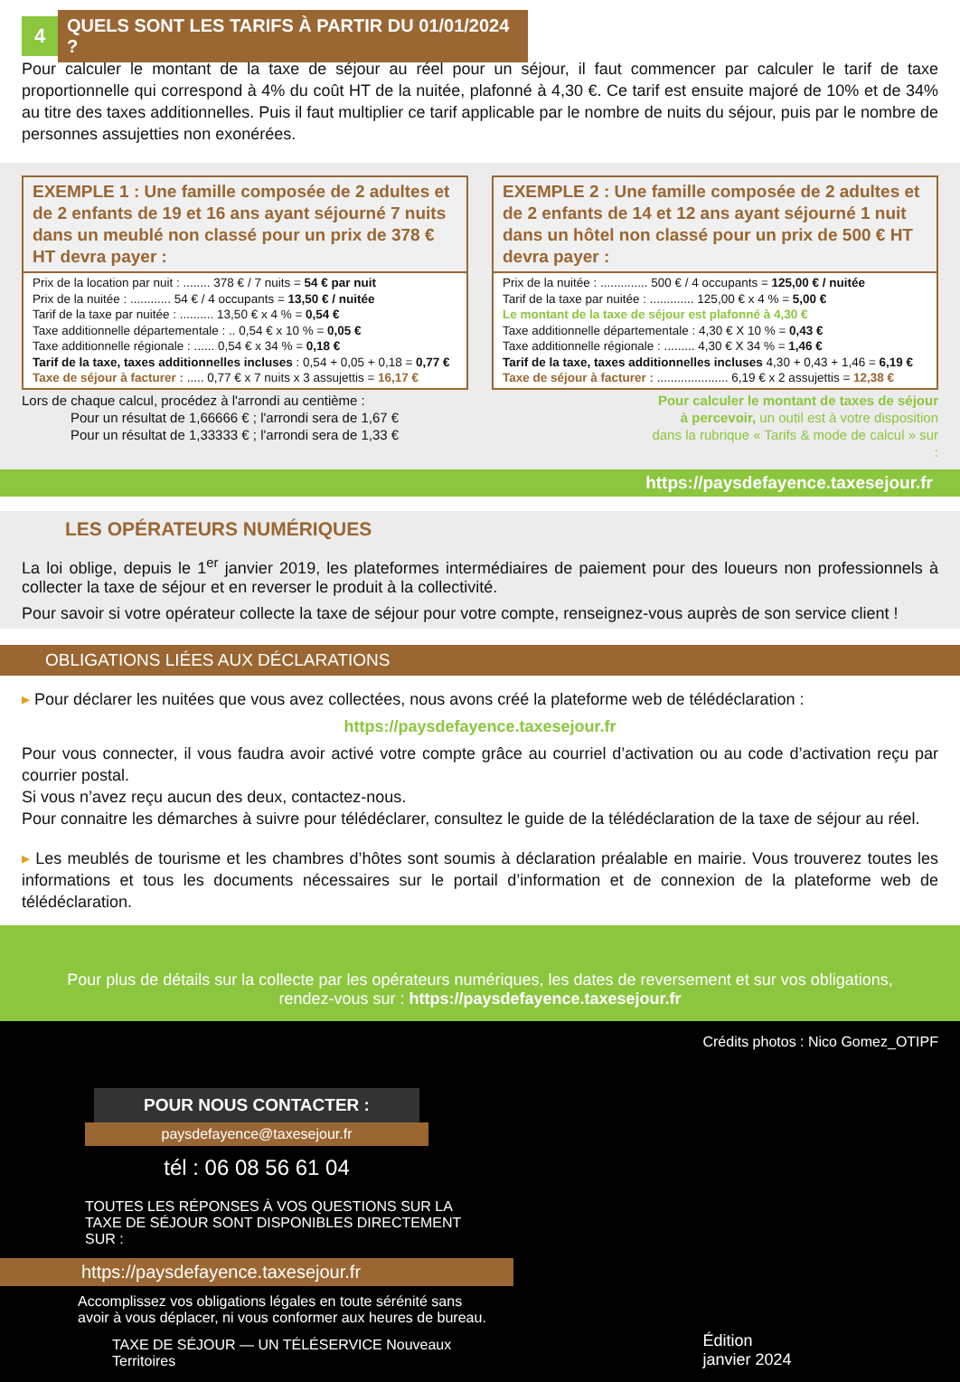4 QUELS SONT LES TARIFS À PARTIR DU 01/01/2024 ?
Pour calculer le montant de la taxe de séjour au réel pour un séjour, il faut commencer par calculer le tarif de taxe proportionnelle qui correspond à 4% du coût HT de la nuitée, plafonné à 4,30 €. Ce tarif est ensuite majoré de 10% et de 34% au titre des taxes additionnelles. Puis il faut multiplier ce tarif applicable par le nombre de nuits du séjour, puis par le nombre de personnes assujetties non exonérées.
EXEMPLE 1 : Une famille composée de 2 adultes et de 2 enfants de 19 et 16 ans ayant séjourné 7 nuits dans un meublé non classé pour un prix de 378 € HT devra payer :
Prix de la location par nuit : ........ 378 € / 7 nuits = 54 € par nuit
Prix de la nuitée : ............ 54 € / 4 occupants = 13,50 € / nuitée
Tarif de la taxe par nuitée : .......... 13,50 € x 4 % = 0,54 €
Taxe additionnelle départementale : .. 0,54 € x 10 % = 0,05 €
Taxe additionnelle régionale : ...... 0,54 € x 34 % = 0,18 €
Tarif de la taxe, taxes additionnelles incluses : 0,54 + 0,05 + 0,18 = 0,77 €
Taxe de séjour à facturer : ..... 0,77 € x 7 nuits x 3 assujettis = 16,17 €
EXEMPLE 2 : Une famille composée de 2 adultes et de 2 enfants de 14 et 12 ans ayant séjourné 1 nuit dans un hôtel non classé pour un prix de 500 € HT devra payer :
Prix de la nuitée : .............. 500 € / 4 occupants = 125,00 € / nuitée
Tarif de la taxe par nuitée : ............. 125,00 € x 4 % = 5,00 €
Le montant de la taxe de séjour est plafonné à 4,30 €
Taxe additionnelle départementale : 4,30 € X 10 % = 0,43 €
Taxe additionnelle régionale : ......... 4,30 € X 34 % = 1,46 €
Tarif de la taxe, taxes additionnelles incluses 4,30 + 0,43 + 1,46 = 6,19 €
Taxe de séjour à facturer : ..................... 6,19 € x 2 assujettis = 12,38 €
Lors de chaque calcul, procédez à l'arrondi au centième :
Pour un résultat de 1,66666 € ; l'arrondi sera de 1,67 €
Pour un résultat de 1,33333 € ; l'arrondi sera de 1,33 €
Pour calculer le montant de taxes de séjour à percevoir, un outil est à votre disposition dans la rubrique « Tarifs & mode de calcul » sur :
https://paysdefayence.taxesejour.fr
LES OPÉRATEURS NUMÉRIQUES
La loi oblige, depuis le 1<sup>er</sup> janvier 2019, les plateformes intermédiaires de paiement pour des loueurs non professionnels à collecter la taxe de séjour et en reverser le produit à la collectivité.
Pour savoir si votre opérateur collecte la taxe de séjour pour votre compte, renseignez-vous auprès de son service client !
OBLIGATIONS LIÉES AUX DÉCLARATIONS
▸ Pour déclarer les nuitées que vous avez collectées, nous avons créé la plateforme web de télédéclaration :
https://paysdefayence.taxesejour.fr
Pour vous connecter, il vous faudra avoir activé votre compte grâce au courriel d’activation ou au code d’activation reçu par courrier postal.
Si vous n’avez reçu aucun des deux, contactez-nous.
Pour connaitre les démarches à suivre pour télédéclarer, consultez le guide de la télédéclaration de la taxe de séjour au réel.
▸ Les meublés de tourisme et les chambres d’hôtes sont soumis à déclaration préalable en mairie. Vous trouverez toutes les informations et tous les documents nécessaires sur le portail d’information et de connexion de la plateforme web de télédéclaration.
Pour plus de détails sur la collecte par les opérateurs numériques, les dates de reversement et sur vos obligations,
rendez-vous sur : https://paysdefayence.taxesejour.fr
POUR NOUS CONTACTER :
paysdefayence@taxesejour.fr
tél : 06 08 56 61 04
TOUTES LES RÉPONSES À VOS QUESTIONS SUR LA TAXE DE SÉJOUR SONT DISPONIBLES DIRECTEMENT SUR :
https://paysdefayence.taxesejour.fr
Accomplissez vos obligations légales en toute sérénité sans avoir à vous déplacer, ni vous conformer aux heures de bureau.
TAXE DE SÉJOUR — UN TÉLÉSERVICE Nouveaux Territoires
Crédits photos : Nico Gomez_OTIPF
Édition
janvier 2024